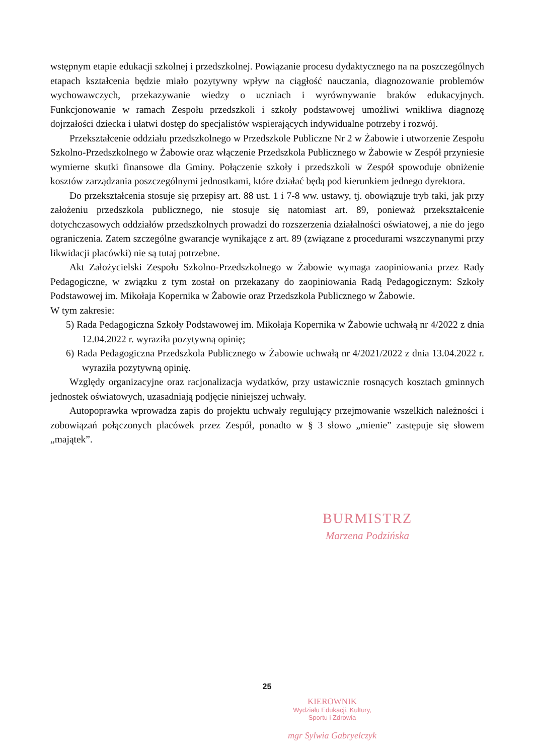wstępnym etapie edukacji szkolnej i przedszkolnej. Powiązanie procesu dydaktycznego na na poszczególnych etapach kształcenia będzie miało pozytywny wpływ na ciągłość nauczania, diagnozowanie problemów wychowawczych, przekazywanie wiedzy o uczniach i wyrównywanie braków edukacyjnych. Funkcjonowanie w ramach Zespołu przedszkoli i szkoły podstawowej umożliwi wnikliwa diagnozę dojrzałości dziecka i ułatwi dostęp do specjalistów wspierających indywidualne potrzeby i rozwój.
Przekształcenie oddziału przedszkolnego w Przedszkole Publiczne Nr 2 w Żabowie i utworzenie Zespołu Szkolno-Przedszkolnego w Żabowie oraz włączenie Przedszkola Publicznego w Żabowie w Zespół przyniesie wymierne skutki finansowe dla Gminy. Połączenie szkoły i przedszkoli w Zespół spowoduje obniżenie kosztów zarządzania poszczególnymi jednostkami, które działać będą pod kierunkiem jednego dyrektora.
Do przekształcenia stosuje się przepisy art. 88 ust. 1 i 7-8 ww. ustawy, tj. obowiązuje tryb taki, jak przy założeniu przedszkola publicznego, nie stosuje się natomiast art. 89, ponieważ przekształcenie dotychczasowych oddziałów przedszkolnych prowadzi do rozszerzenia działalności oświatowej, a nie do jego ograniczenia. Zatem szczególne gwarancje wynikające z art. 89 (związane z procedurami wszczynanymi przy likwidacji placówki) nie są tutaj potrzebne.
Akt Założycielski Zespołu Szkolno-Przedszkolnego w Żabowie wymaga zaopiniowania przez Rady Pedagogiczne, w związku z tym został on przekazany do zaopiniowania Radą Pedagogicznym: Szkoły Podstawowej im. Mikołaja Kopernika w Żabowie oraz Przedszkola Publicznego w Żabowie.
W tym zakresie:
5) Rada Pedagogiczna Szkoły Podstawowej im. Mikołaja Kopernika w Żabowie uchwałą nr 4/2022 z dnia 12.04.2022 r. wyraziła pozytywną opinię;
6) Rada Pedagogiczna Przedszkola Publicznego w Żabowie uchwałą nr 4/2021/2022 z dnia 13.04.2022 r. wyraziła pozytywną opinię.
Względy organizacyjne oraz racjonalizacja wydatków, przy ustawicznie rosnących kosztach gminnych jednostek oświatowych, uzasadniają podjęcie niniejszej uchwały.
Autopoprawka wprowadza zapis do projektu uchwały regulujący przejmowanie wszelkich należności i zobowiązań połączonych placówek przez Zespół, ponadto w § 3 słowo „mienie” zastępuje się słowem „majątek”.
BURMISTRZ
Marzena Podzińska
25
KIEROWNIK
Wydziału Edukacji, Kultury,
Sportu i Zdrowia
mgr Sylwia Gabryelczyk